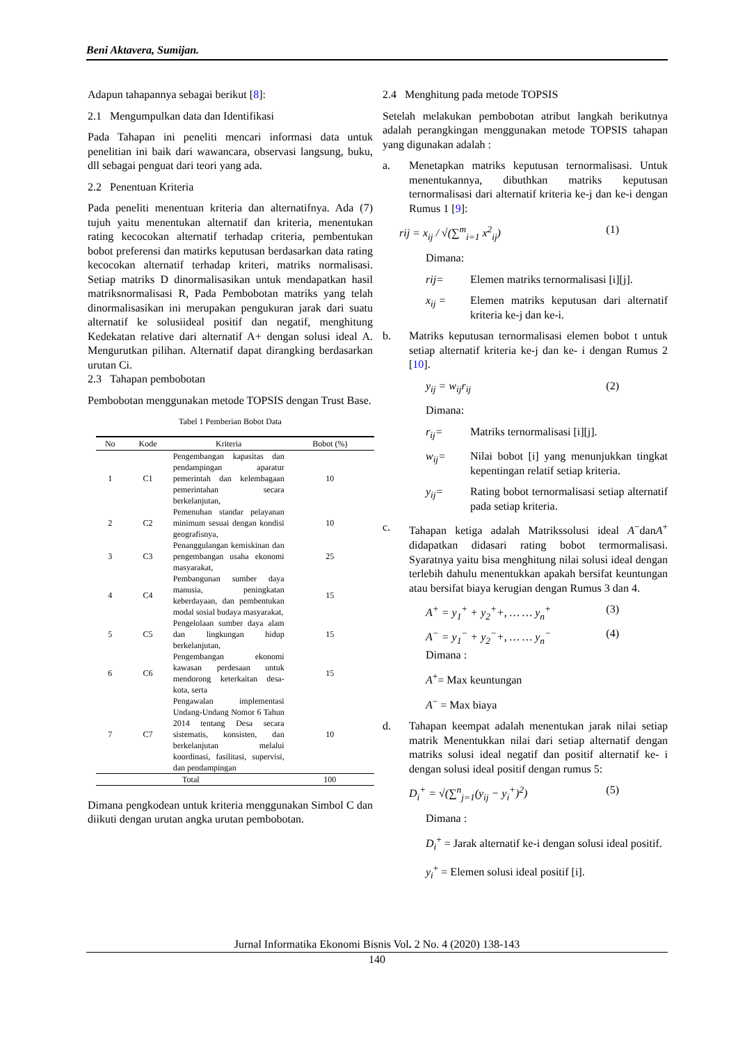Beni Aktavera, Sumijan.
Adapun tahapannya sebagai berikut [8]:
2.1 Mengumpulkan data dan Identifikasi
Pada Tahapan ini peneliti mencari informasi data untuk penelitian ini baik dari wawancara, observasi langsung, buku, dll sebagai penguat dari teori yang ada.
2.2 Penentuan Kriteria
Pada peneliti menentuan kriteria dan alternatifnya. Ada (7) tujuh yaitu menentukan alternatif dan kriteria, menentukan rating kecocokan alternatif terhadap criteria, pembentukan bobot preferensi dan matirks keputusan berdasarkan data rating kecocokan alternatif terhadap kriteri, matriks normalisasi. Setiap matriks D dinormalisasikan untuk mendapatkan hasil matriksnormalisasi R, Pada Pembobotan matriks yang telah dinormalisasikan ini merupakan pengukuran jarak dari suatu alternatif ke solusiideal positif dan negatif, menghitung Kedekatan relative dari alternatif A+ dengan solusi ideal A. Mengurutkan pilihan. Alternatif dapat dirangking berdasarkan urutan Ci.
2.3 Tahapan pembobotan
Pembobotan menggunakan metode TOPSIS dengan Trust Base.
Tabel 1 Pemberian Bobot Data
| No | Kode | Kriteria | Bobot (%) |
| --- | --- | --- | --- |
| 1 | C1 | Pengembangan kapasitas dan pendampingan aparatur pemerintah dan kelembagaan pemerintahan secara berkelanjutan, | 10 |
| 2 | C2 | Pemenuhan standar pelayanan minimum sesuai dengan kondisi geografisnya, | 10 |
| 3 | C3 | Penanggulangan kemiskinan dan pengembangan usaha ekonomi masyarakat, | 25 |
| 4 | C4 | Pembangunan sumber daya manusia, peningkatan keberdayaan, dan pembentukan modal sosial budaya masyarakat, | 15 |
| 5 | C5 | Pengelolaan sumber daya alam dan lingkungan hidup berkelanjutan, | 15 |
| 6 | C6 | Pengembangan ekonomi kawasan perdesaan untuk mendorong keterkaitan desa-kota, serta | 15 |
| 7 | C7 | Pengawalan implementasi Undang-Undang Nomor 6 Tahun 2014 tentang Desa secara sistematis, konsisten, dan berkelanjutan melalui koordinasi, fasilitasi, supervisi, dan pendampingan | 10 |
| Total | | | 100 |
Dimana pengkodean untuk kriteria menggunakan Simbol C dan diikuti dengan urutan angka urutan pembobotan.
2.4 Menghitung pada metode TOPSIS
Setelah melakukan pembobotan atribut langkah berikutnya adalah perangkingan menggunakan metode TOPSIS tahapan yang digunakan adalah :
a. Menetapkan matriks keputusan ternormalisasi. Untuk menentukannya, dibuthkan matriks keputusan ternormalisasi dari alternatif kriteria ke-j dan ke-i dengan Rumus 1 [9]:
rij = x<sub>ij</sub> / √(∑<sup>m</sup><sub>i=1</sub> x<sup>2</sup><sub>ij</sub>) (1)
Dimana:
rij= Elemen matriks ternormalisasi [i][j].
x<sub>ij</sub> = Elemen matriks keputusan dari alternatif kriteria ke-j dan ke-i.
b. Matriks keputusan ternormalisasi elemen bobot t untuk setiap alternatif kriteria ke-j dan ke- i dengan Rumus 2 [10].
y<sub>ij</sub> = w<sub>ij</sub>r<sub>ij</sub> (2)
Dimana:
r<sub>ij</sub>= Matriks ternormalisasi [i][j].
w<sub>ij</sub>= Nilai bobot [i] yang menunjukkan tingkat kepentingan relatif setiap kriteria.
y<sub>ij</sub>= Rating bobot ternormalisasi setiap alternatif pada setiap kriteria.
c. Tahapan ketiga adalah Matrikssolusi ideal A<sup>−</sup>danA<sup>+</sup> didapatkan didasari rating bobot termormalisasi. Syaratnya yaitu bisa menghitung nilai solusi ideal dengan terlebih dahulu menentukkan apakah bersifat keuntungan atau bersifat biaya kerugian dengan Rumus 3 dan 4.
A<sup>+</sup> = y<sub>1</sub><sup>+</sup> + y<sub>2</sub><sup>+</sup>+, … … y<sub>n</sub><sup>+</sup> (3)
A<sup>−</sup> = y<sub>1</sub><sup>−</sup> + y<sub>2</sub><sup>−</sup>+, … … y<sub>n</sub><sup>−</sup> (4)
Dimana :
A<sup>+</sup>= Max keuntungan
A<sup>−</sup> = Max biaya
d. Tahapan keempat adalah menentukan jarak nilai setiap matrik Menentukkan nilai dari setiap alternatif dengan matriks solusi ideal negatif dan positif alternatif ke- i dengan solusi ideal positif dengan rumus 5:
D<sub>i</sub><sup>+</sup> = √(∑<sup>n</sup><sub>j=1</sub>(y<sub>ij</sub> − y<sub>i</sub><sup>+</sup>)<sup>2</sup>) (5)
Dimana :
D<sub>i</sub><sup>+</sup> = Jarak alternatif ke-i dengan solusi ideal positif.
y<sub>i</sub><sup>+</sup> = Elemen solusi ideal positif [i].
Jurnal Informatika Ekonomi Bisnis Vol. 2 No. 4 (2020) 138-143
140